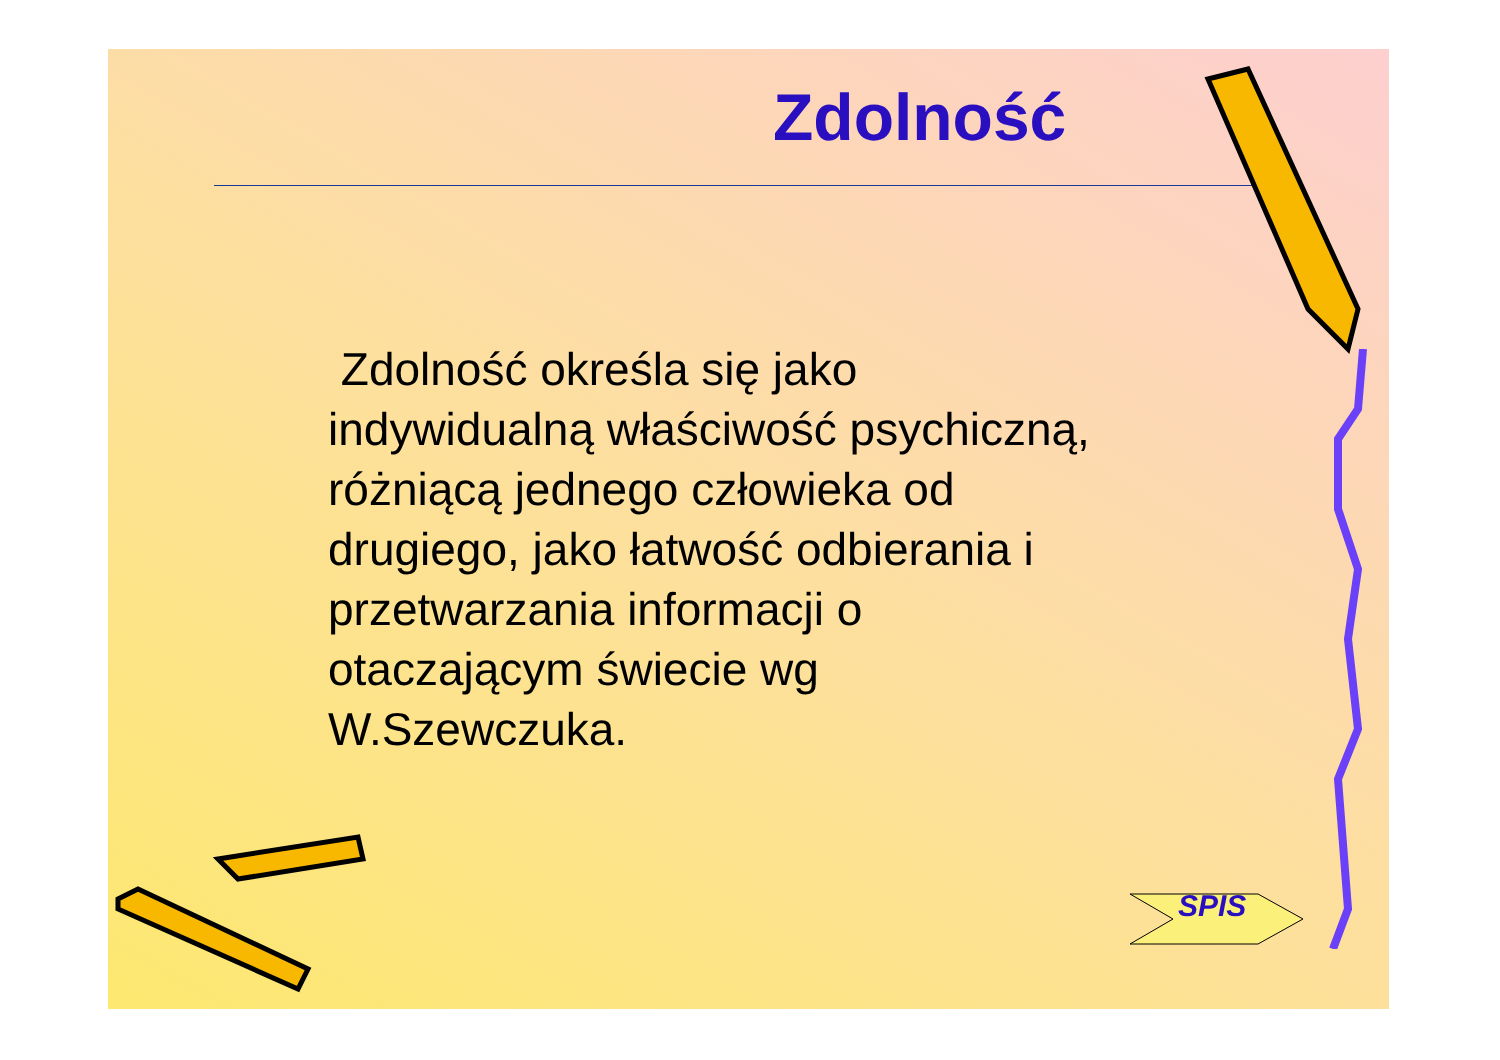Zdolność
Zdolność określa się jako indywidualną właściwość psychiczną, różniącą jednego człowieka od drugiego, jako łatwość odbierania i przetwarzania informacji o otaczającym świecie wg W.Szewczuka.
SPIS